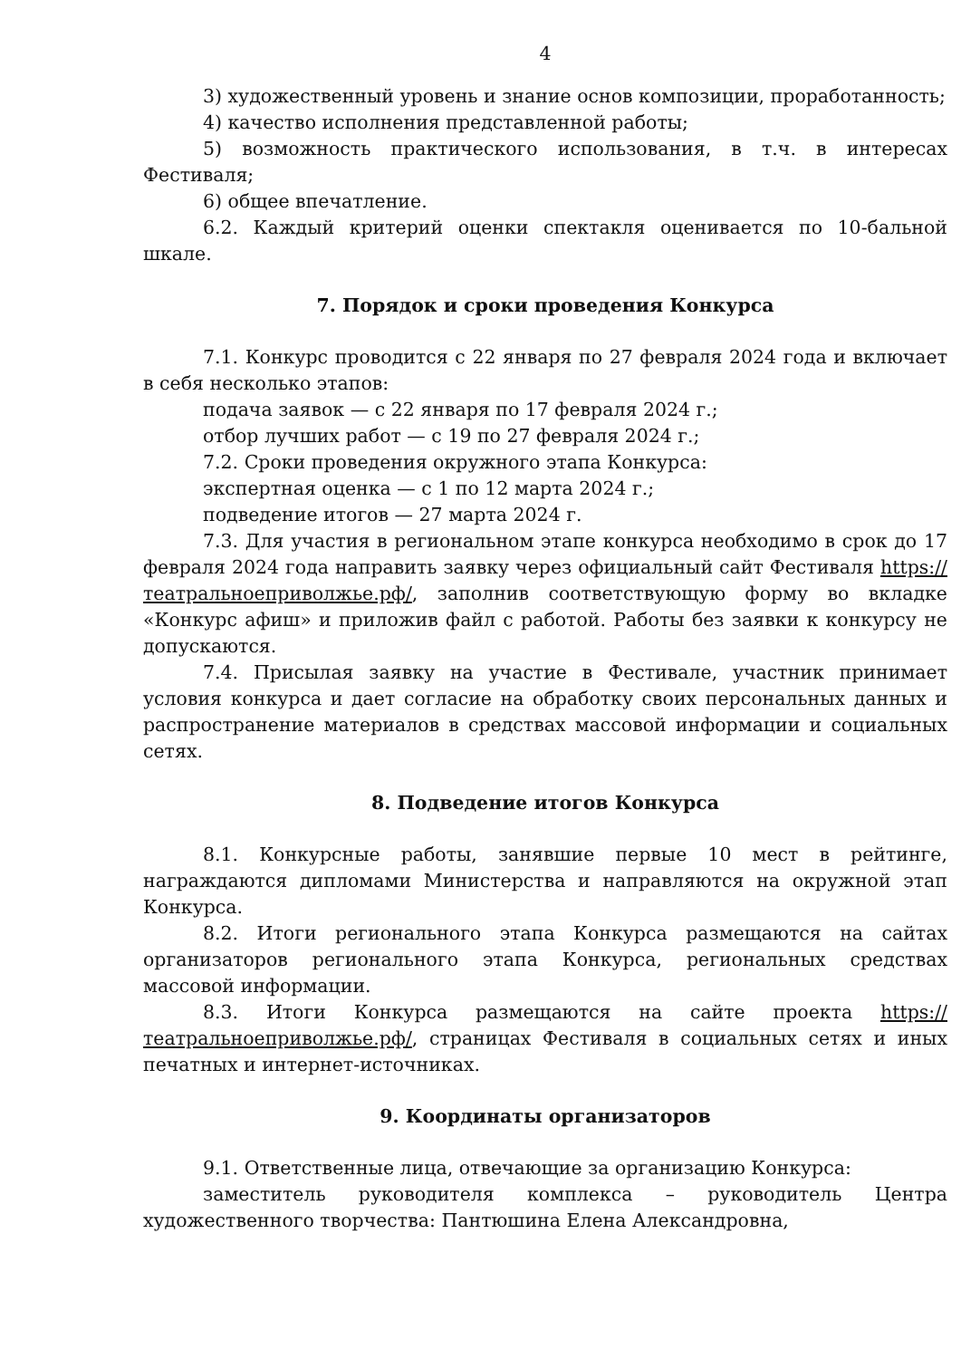4
3) художественный уровень и знание основ композиции, проработанность;
4) качество исполнения представленной работы;
5) возможность практического использования, в т.ч. в интересах Фестиваля;
6) общее впечатление.
6.2. Каждый критерий оценки спектакля оценивается по 10-бальной шкале.
7. Порядок и сроки проведения Конкурса
7.1. Конкурс проводится с 22 января по 27 февраля 2024 года и включает в себя несколько этапов:
подача заявок — с 22 января по 17 февраля 2024 г.;
отбор лучших работ — с 19 по 27 февраля 2024 г.;
7.2. Сроки проведения окружного этапа Конкурса:
экспертная оценка — с 1 по 12 марта 2024 г.;
подведение итогов — 27 марта 2024 г.
7.3. Для участия в региональном этапе конкурса необходимо в срок до 17 февраля 2024 года направить заявку через официальный сайт Фестиваля https://театральноеприволжье.рф/, заполнив соответствующую форму во вкладке «Конкурс афиш» и приложив файл с работой. Работы без заявки к конкурсу не допускаются.
7.4. Присылая заявку на участие в Фестивале, участник принимает условия конкурса и дает согласие на обработку своих персональных данных и распространение материалов в средствах массовой информации и социальных сетях.
8. Подведение итогов Конкурса
8.1. Конкурсные работы, занявшие первые 10 мест в рейтинге, награждаются дипломами Министерства и направляются на окружной этап Конкурса.
8.2. Итоги регионального этапа Конкурса размещаются на сайтах организаторов регионального этапа Конкурса, региональных средствах массовой информации.
8.3. Итоги Конкурса размещаются на сайте проекта https://театральноеприволжье.рф/, страницах Фестиваля в социальных сетях и иных печатных и интернет-источниках.
9. Координаты организаторов
9.1. Ответственные лица, отвечающие за организацию Конкурса:
заместитель руководителя комплекса – руководитель Центра художественного творчества: Пантюшина Елена Александровна,